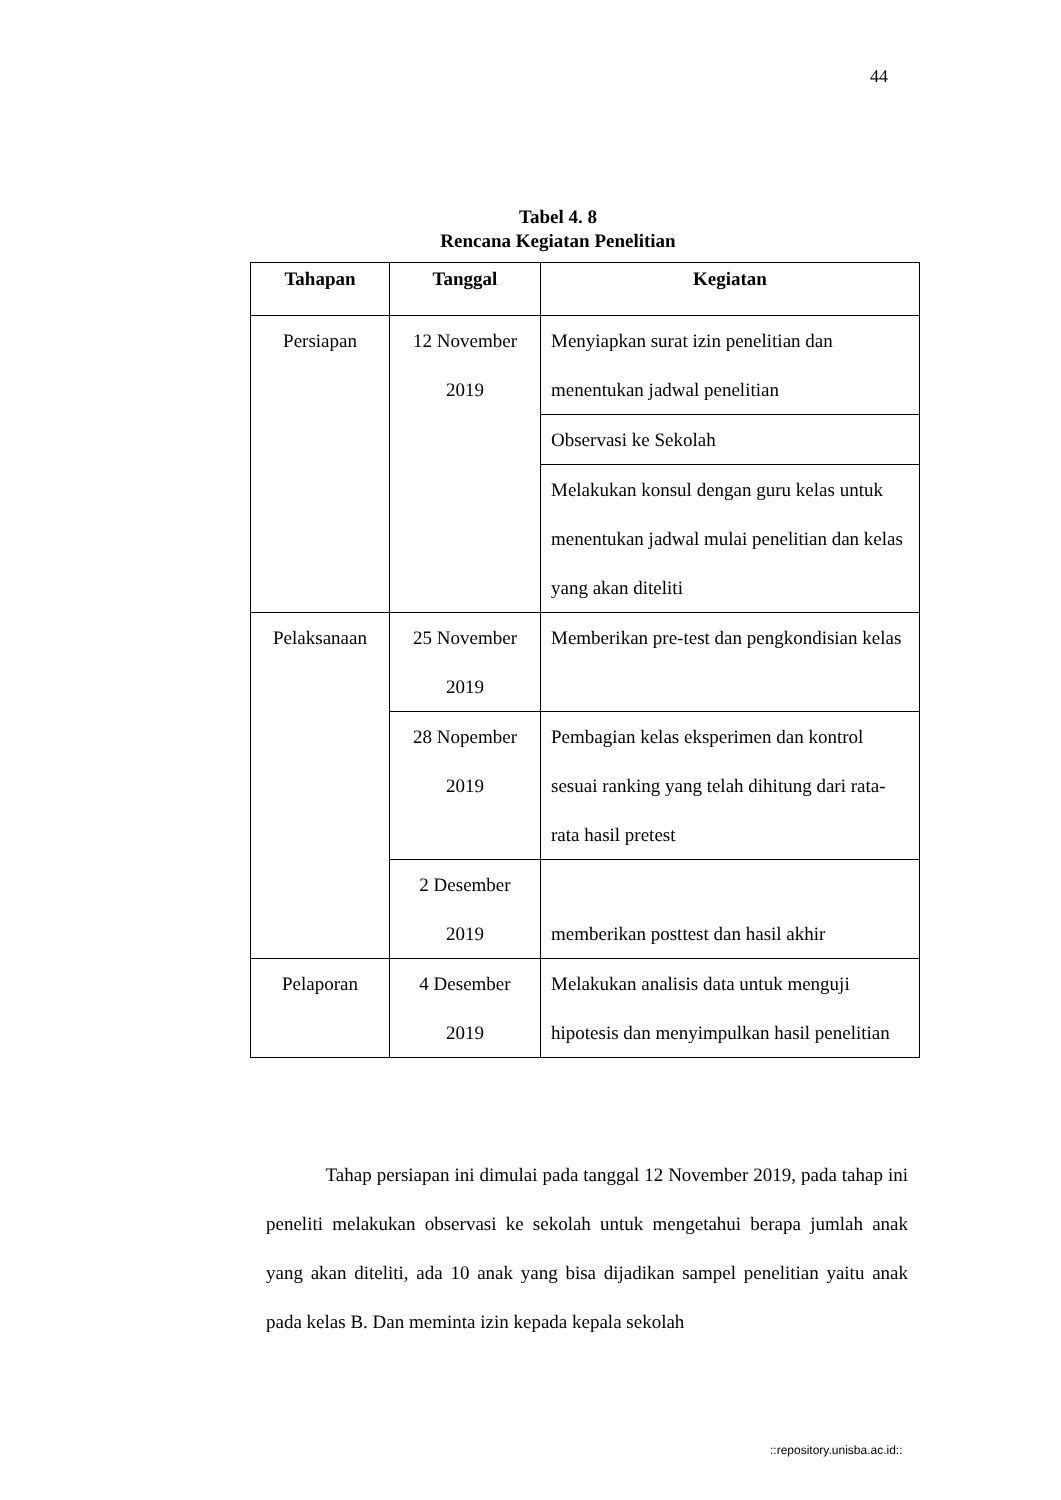44
Tabel 4. 8
Rencana Kegiatan Penelitian
| Tahapan | Tanggal | Kegiatan |
| --- | --- | --- |
| Persiapan | 12 November 2019 | Menyiapkan surat izin penelitian dan menentukan jadwal penelitian |
| | | Observasi ke Sekolah |
| | | Melakukan konsul dengan guru kelas untuk menentukan jadwal mulai penelitian dan kelas yang akan diteliti |
| Pelaksanaan | 25 November 2019 | Memberikan pre-test dan pengkondisian kelas |
| | 28 Nopember 2019 | Pembagian kelas eksperimen dan kontrol sesuai ranking yang telah dihitung dari rata-rata hasil pretest |
| | 2 Desember 2019 | memberikan posttest dan hasil akhir |
| Pelaporan | 4 Desember 2019 | Melakukan analisis data untuk menguji hipotesis dan menyimpulkan hasil penelitian |
Tahap persiapan ini dimulai pada tanggal 12 November 2019, pada tahap ini peneliti melakukan observasi ke sekolah untuk mengetahui berapa jumlah anak yang akan diteliti, ada 10 anak yang bisa dijadikan sampel penelitian yaitu anak pada kelas B. Dan meminta izin kepada kepala sekolah
::repository.unisba.ac.id::